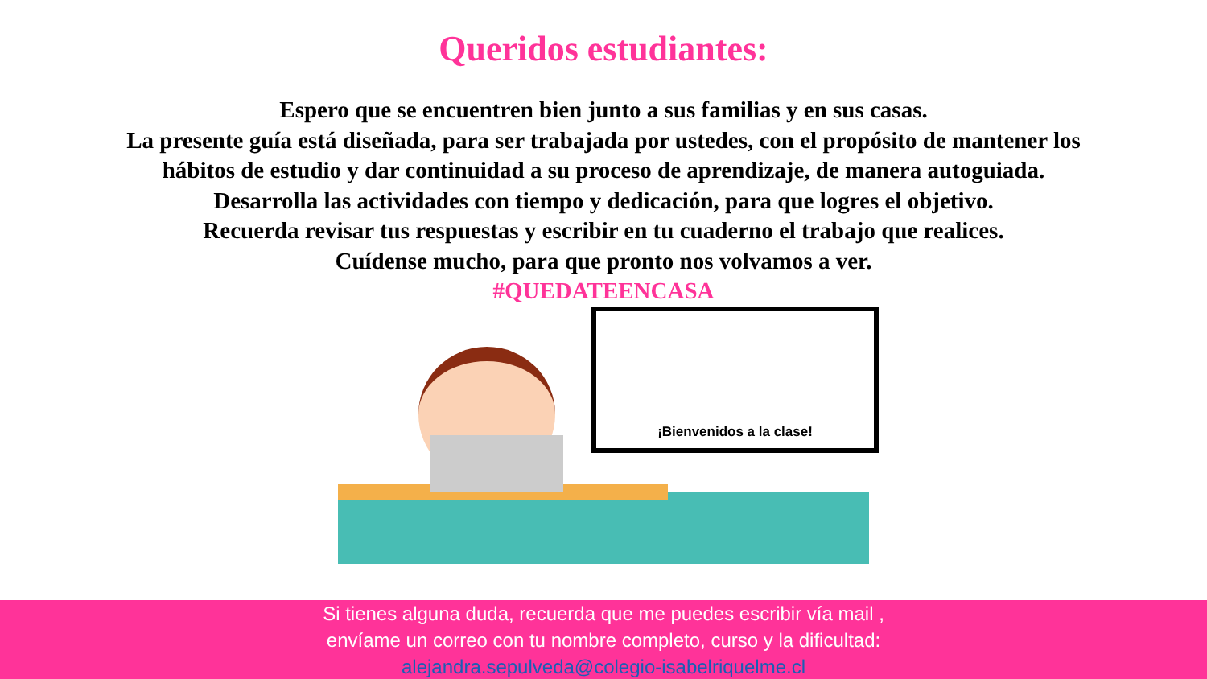Queridos estudiantes:
Espero que se encuentren bien junto a sus familias y en sus casas.
La presente guía está diseñada, para ser trabajada por ustedes, con el propósito de mantener los hábitos de estudio y dar continuidad a su proceso de aprendizaje, de manera autoguiada.
Desarrolla las actividades con tiempo y dedicación, para que logres el objetivo.
Recuerda revisar tus respuestas y escribir en tu cuaderno el trabajo que realices.
Cuídense mucho, para que pronto nos volvamos a ver.
#QUEDATEENCASA
¡Bienvenidos a la clase!
Si tienes alguna duda, recuerda que me puedes escribir vía mail ,
envíame un correo con tu nombre completo, curso y la dificultad:
alejandra.sepulveda@colegio-isabelriquelme.cl